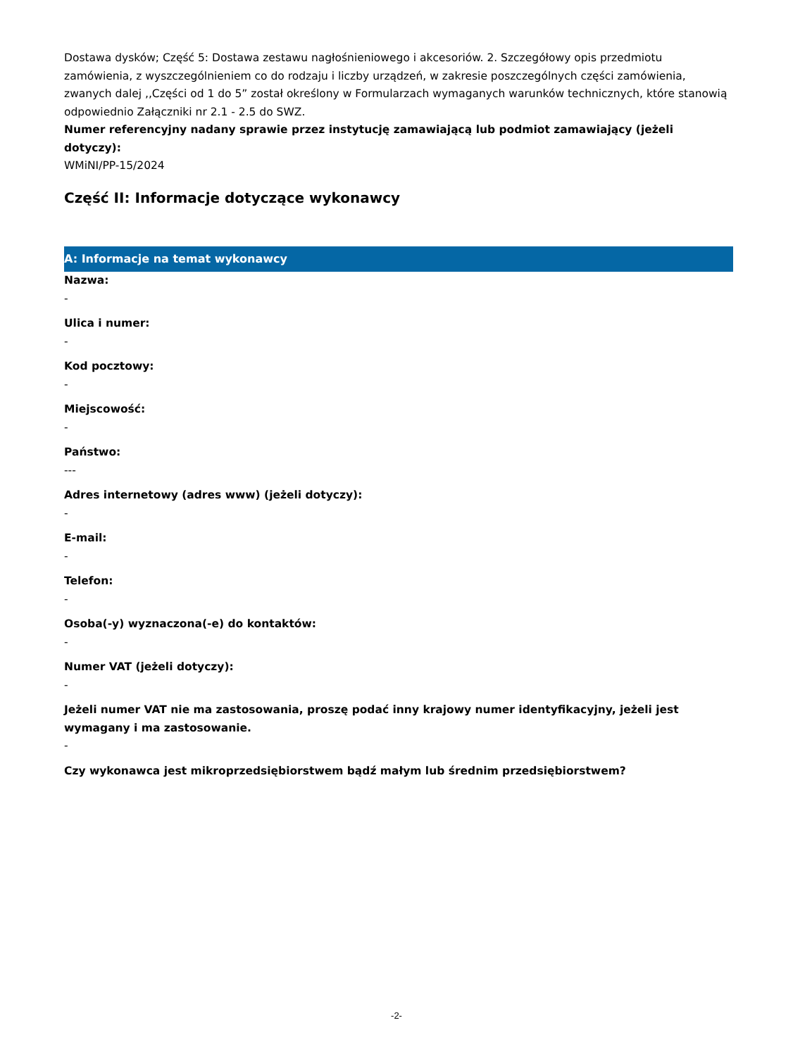Dostawa dysków; Część 5: Dostawa zestawu nagłośnieniowego i akcesoriów. 2. Szczegółowy opis przedmiotu zamówienia, z wyszczególnieniem co do rodzaju i liczby urządzeń, w zakresie poszczególnych części zamówienia, zwanych dalej ,,Części od 1 do 5” został określony w Formularzach wymaganych warunków technicznych, które stanowią odpowiednio Załączniki nr 2.1 - 2.5 do SWZ.
Numer referencyjny nadany sprawie przez instytucję zamawiającą lub podmiot zamawiający (jeżeli dotyczy):
WMiNI/PP-15/2024
Część II: Informacje dotyczące wykonawcy
A: Informacje na temat wykonawcy
Nazwa:
-
Ulica i numer:
-
Kod pocztowy:
-
Miejscowość:
-
Państwo:
---
Adres internetowy (adres www) (jeżeli dotyczy):
-
E-mail:
-
Telefon:
-
Osoba(-y) wyznaczona(-e) do kontaktów:
-
Numer VAT (jeżeli dotyczy):
-
Jeżeli numer VAT nie ma zastosowania, proszę podać inny krajowy numer identyfikacyjny, jeżeli jest wymagany i ma zastosowanie.
-
Czy wykonawca jest mikroprzedsiębiorstwem bądź małym lub średnim przedsiębiorstwem?
-2-